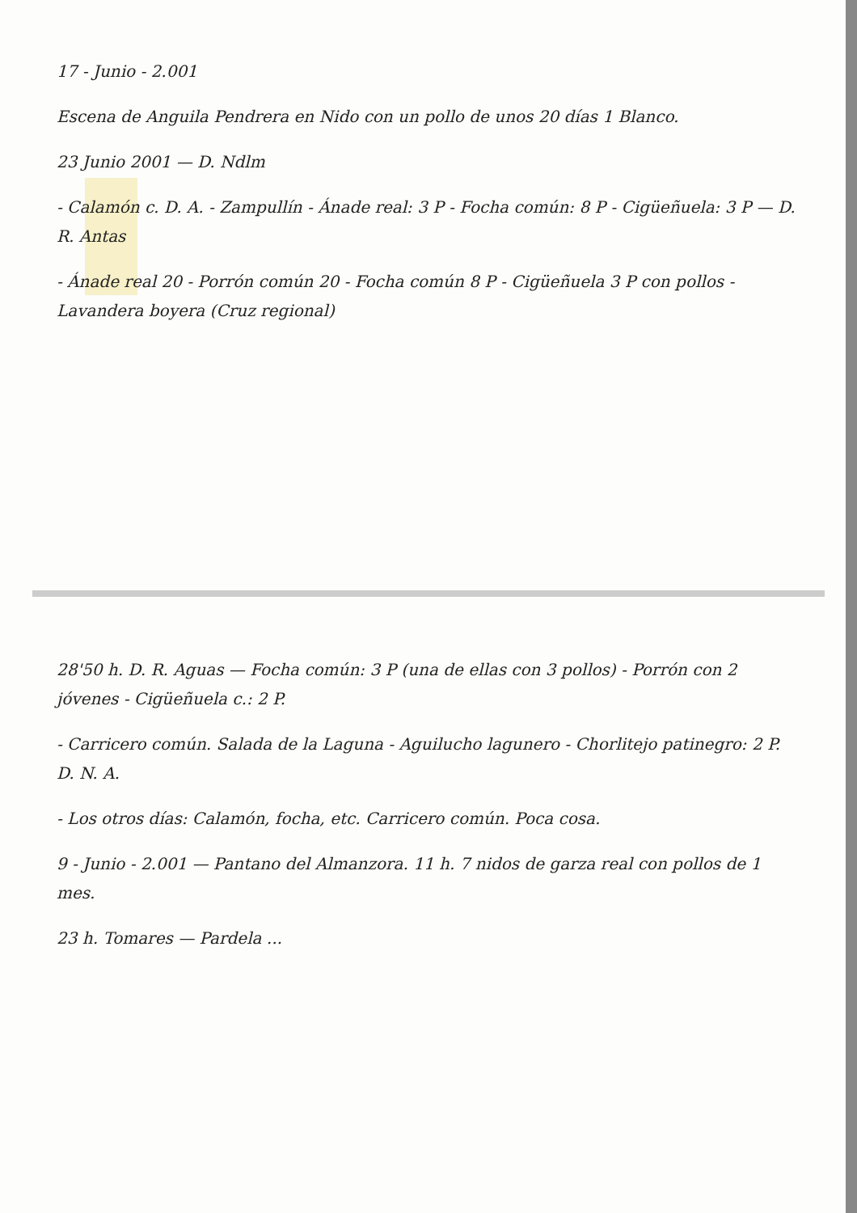17 - Junio - 2.001
Escena de Anguila Pendrera en Nido con un pollo de unos 20 días 1 Blanco.
23 Junio 2001 — D. Ndlm
- Calamón c. D. A. - Zampullín - Ánade real: 3 P - Focha común: 8 P - Cigüeñuela: 3 P — D. R. Antas
- Ánade real 20 - Porrón común 20 - Focha común 8 P - Cigüeñuela 3 P con pollos - Lavandera boyera (Cruz regional)
28'50 h. D. R. Aguas — Focha común: 3 P (una de ellas con 3 pollos) - Porrón con 2 jóvenes - Cigüeñuela c.: 2 P.
- Carricero común. Salada de la Laguna - Aguilucho lagunero - Chorlitejo patinegro: 2 P. D. N. A.
- Los otros días: Calamón, focha, etc. Carricero común. Poca cosa.
9 - Junio - 2.001 — Pantano del Almanzora. 11 h. 7 nidos de garza real con pollos de 1 mes.
23 h. Tomares — Pardela ...